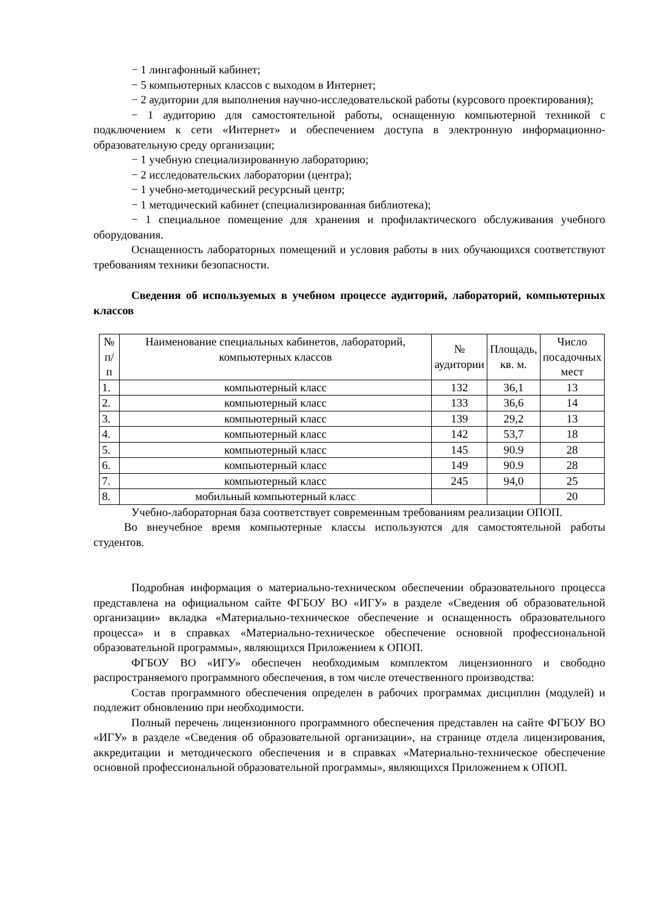− 1 лингафонный кабинет;
− 5 компьютерных классов с выходом в Интернет;
− 2 аудитории для выполнения научно-исследовательской работы (курсового проектирования);
− 1 аудиторию для самостоятельной работы, оснащенную компьютерной техникой с подключением к сети «Интернет» и обеспечением доступа в электронную информационно-образовательную среду организации;
− 1 учебную специализированную лабораторию;
− 2 исследовательских лаборатории (центра);
− 1 учебно-методический ресурсный центр;
− 1 методический кабинет (специализированная библиотека);
− 1 специальное помещение для хранения и профилактического обслуживания учебного оборудования.
Оснащенность лабораторных помещений и условия работы в них обучающихся соответствуют требованиям техники безопасности.
Сведения об используемых в учебном процессе аудиторий, лабораторий, компьютерных классов
| № п/п | Наименование специальных кабинетов, лабораторий, компьютерных классов | № аудитории | Площадь, кв. м. | Число посадочных мест |
| --- | --- | --- | --- | --- |
| 1. | компьютерный класс | 132 | 36,1 | 13 |
| 2. | компьютерный класс | 133 | 36,6 | 14 |
| 3. | компьютерный класс | 139 | 29,2 | 13 |
| 4. | компьютерный класс | 142 | 53,7 | 18 |
| 5. | компьютерный класс | 145 | 90.9 | 28 |
| 6. | компьютерный класс | 149 | 90.9 | 28 |
| 7. | компьютерный класс | 245 | 94,0 | 25 |
| 8. | мобильный компьютерный класс | | | 20 |
Учебно-лабораторная база соответствует современным требованиям реализации ОПОП.
Во внеучебное время компьютерные классы используются для самостоятельной работы студентов.
Подробная информация о материально-техническом обеспечении образовательного процесса представлена на официальном сайте ФГБОУ ВО «ИГУ» в разделе «Сведения об образовательной организации» вкладка «Материально-техническое обеспечение и оснащенность образовательного процесса» и в справках «Материально-техническое обеспечение основной профессиональной образовательной программы», являющихся Приложением к ОПОП.
ФГБОУ ВО «ИГУ» обеспечен необходимым комплектом лицензионного и свободно распространяемого программного обеспечения, в том числе отечественного производства:
Состав программного обеспечения определен в рабочих программах дисциплин (модулей) и подлежит обновлению при необходимости.
Полный перечень лицензионного программного обеспечения представлен на сайте ФГБОУ ВО «ИГУ» в разделе «Сведения об образовательной организации», на странице отдела лицензирования, аккредитации и методического обеспечения и в справках «Материально-техническое обеспечение основной профессиональной образовательной программы», являющихся Приложением к ОПОП.